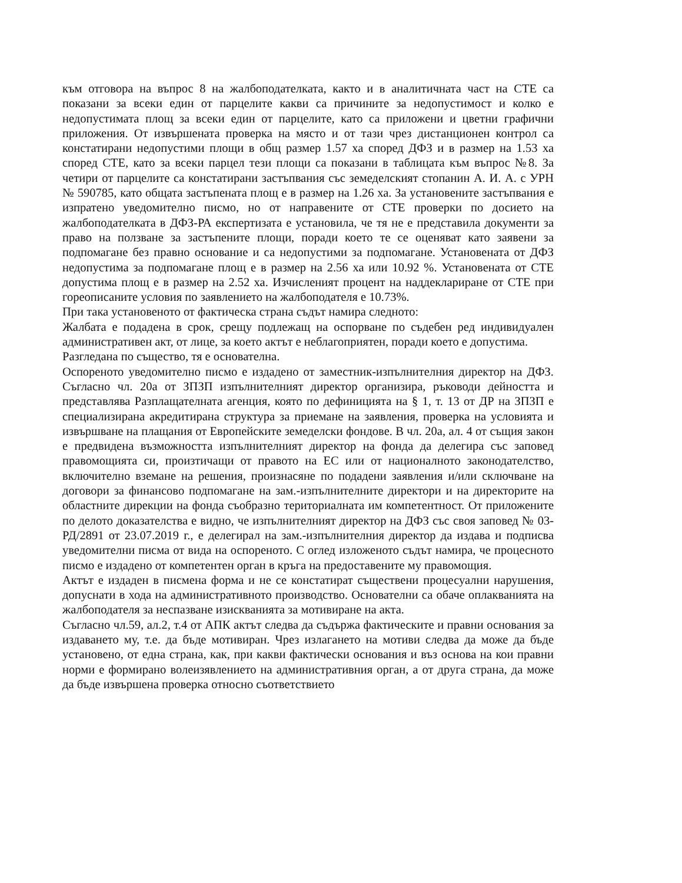към отговора на въпрос 8 на жалбоподателката, както и в аналитичната част на СТЕ са показани за всеки един от парцелите какви са причините за недопустимост и колко е недопустимата площ за всеки един от парцелите, като са приложени и цветни графични приложения. От извършената проверка на място и от тази чрез дистанционен контрол са констатирани недопустими площи в общ размер 1.57 ха според ДФЗ и в размер на 1.53 ха според СТЕ, като за всеки парцел тези площи са показани в таблицата към въпрос №8. За четири от парцелите са констатирани застъпвания със земеделският стопанин А. И. А. с УРН № 590785, като общата застъпената площ е в размер на 1.26 ха. За установените застъпвания е изпратено уведомително писмо, но от направените от СТЕ проверки по досието на жалбоподателката в ДФЗ-РА експертизата е установила, че тя не е представила документи за право на ползване за застъпените площи, поради което те се оценяват като заявени за подпомагане без правно основание и са недопустими за подпомагане. Установената от ДФЗ недопустима за подпомагане площ е в размер на 2.56 ха или 10.92 %. Установената от СТЕ допустима площ е в размер на 2.52 ха. Изчисленият процент на наддеклариране от СТЕ при гореописаните условия по заявлението на жалбоподателя е 10.73%.
При така установеното от фактическа страна съдът намира следното:
Жалбата е подадена в срок, срещу подлежащ на оспорване по съдебен ред индивидуален административен акт, от лице, за което актът е неблагоприятен, поради което е допустима.
Разгледана по същество, тя е основателна.
Оспореното уведомително писмо е издадено от заместник-изпълнителния директор на ДФЗ. Съгласно чл. 20а от ЗПЗП изпълнителният директор организира, ръководи дейността и представлява Разплащателната агенция, която по дефиницията на § 1, т. 13 от ДР на ЗПЗП е специализирана акредитирана структура за приемане на заявления, проверка на условията и извършване на плащания от Европейските земеделски фондове. В чл. 20а, ал. 4 от същия закон е предвидена възможността изпълнителният директор на фонда да делегира със заповед правомощията си, произтичащи от правото на ЕС или от националното законодателство, включително вземане на решения, произнасяне по подадени заявления и/или сключване на договори за финансово подпомагане на зам.-изпълнителните директори и на директорите на областните дирекции на фонда съобразно териториалната им компетентност. От приложените по делото доказателства е видно, че изпълнителният директор на ДФЗ със своя заповед № 03-РД/2891 от 23.07.2019 г., е делегирал на зам.-изпълнителния директор да издава и подписва уведомителни писма от вида на оспореното. С оглед изложеното съдът намира, че процесното писмо е издадено от компетентен орган в кръга на предоставените му правомощия.
Актът е издаден в писмена форма и не се констатират съществени процесуални нарушения, допуснати в хода на административното производство. Основателни са обаче оплакванията на жалбоподателя за неспазване изискванията за мотивиране на акта.
Съгласно чл.59, ал.2, т.4 от АПК актът следва да съдържа фактическите и правни основания за издаването му, т.е. да бъде мотивиран. Чрез излагането на мотиви следва да може да бъде установено, от една страна, как, при какви фактически основания и въз основа на кои правни норми е формирано волеизявлението на административния орган, а от друга страна, да може да бъде извършена проверка относно съответствието